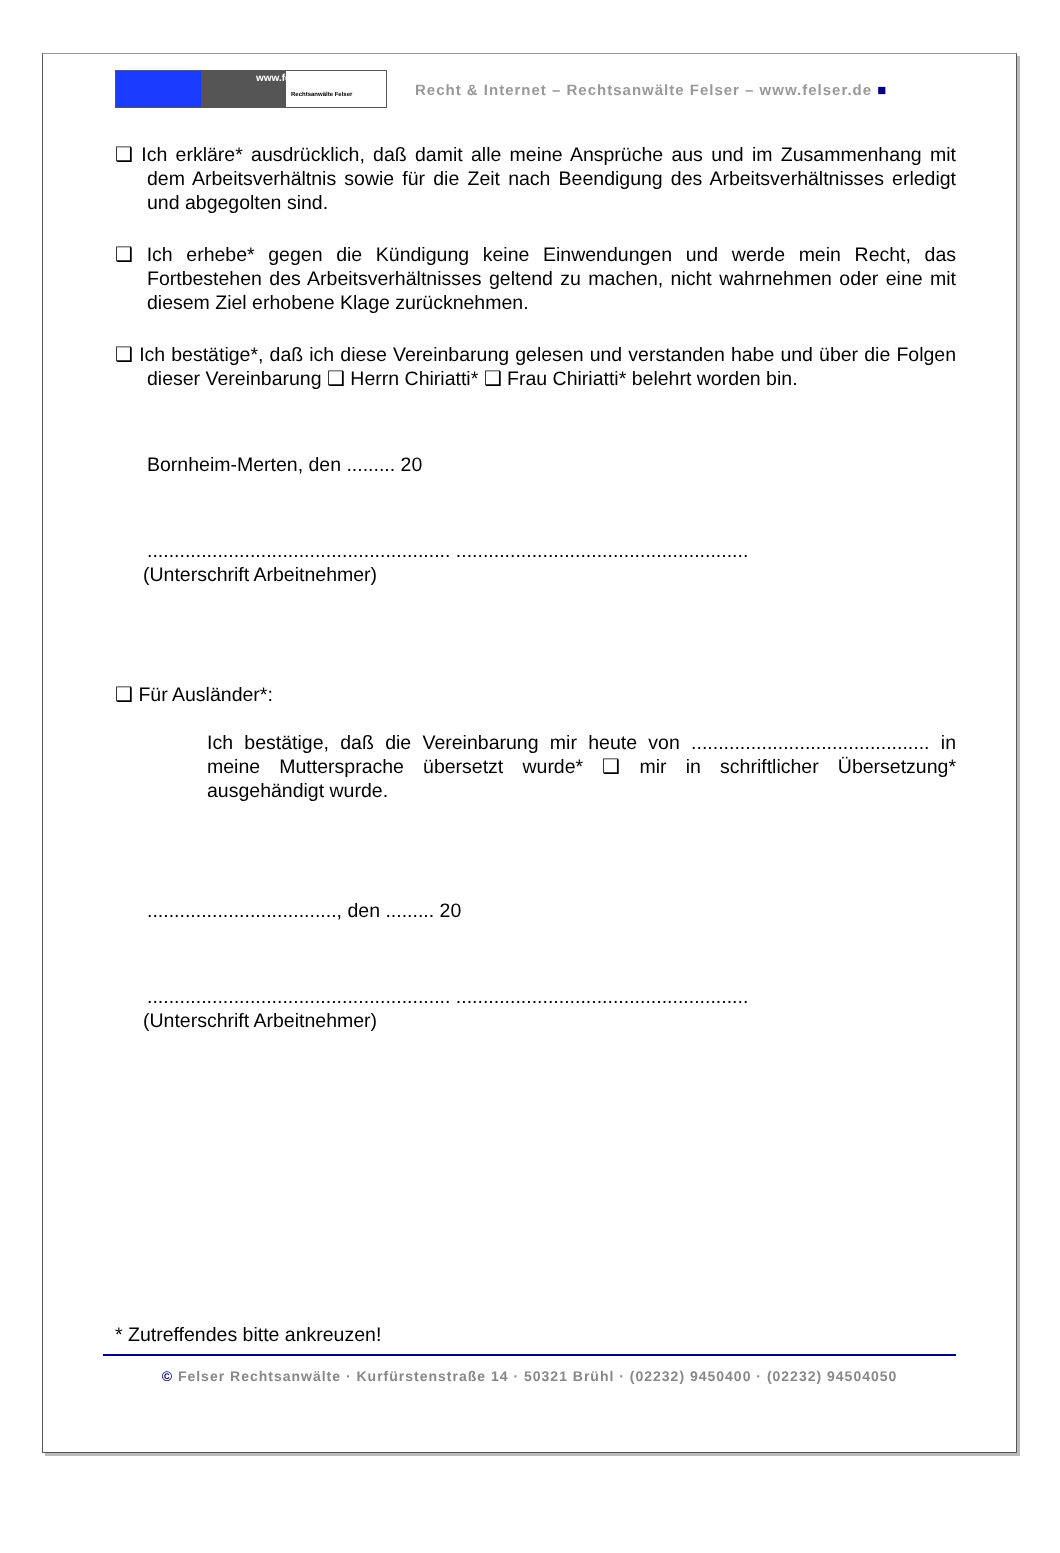www.felser.de
Rechtsanwälte Felser
Recht & Internet – Rechtsanwälte Felser – www.felser.de ■
❑ Ich erkläre* ausdrücklich, daß damit alle meine Ansprüche aus und im Zusammenhang mit dem Arbeitsverhältnis sowie für die Zeit nach Beendigung des Arbeitsverhältnisses erledigt und abgegolten sind.
❑ Ich erhebe* gegen die Kündigung keine Einwendungen und werde mein Recht, das Fortbestehen des Arbeitsverhältnisses geltend zu machen, nicht wahrnehmen oder eine mit diesem Ziel erhobene Klage zurücknehmen.
❑ Ich bestätige*, daß ich diese Vereinbarung gelesen und verstanden habe und über die Folgen dieser Vereinbarung ❑ Herrn Chiriatti* ❑ Frau Chiriatti* belehrt worden bin.
Bornheim-Merten, den ......... 20
........................................................ ......................................................
(Unterschrift Arbeitnehmer)
❑ Für Ausländer*:
Ich bestätige, daß die Vereinbarung mir heute von ............................................ in meine Muttersprache übersetzt wurde* ❑ mir in schriftlicher Übersetzung* ausgehändigt wurde.
..................................., den ......... 20
........................................................ ......................................................
(Unterschrift Arbeitnehmer)
* Zutreffendes bitte ankreuzen!
© Felser Rechtsanwälte · Kurfürstenstraße 14 · 50321 Brühl · (02232) 9450400 · (02232) 94504050